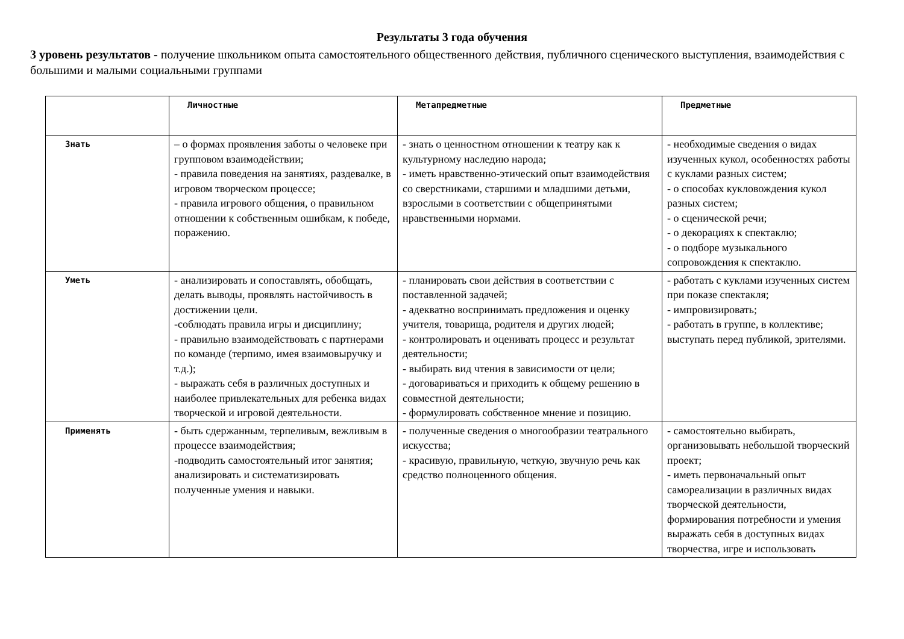Результаты 3 года обучения
3 уровень результатов - получение школьником опыта самостоятельного общественного действия, публичного сценического выступления, взаимодействия с большими и малыми социальными группами
| | Личностные | Метапредметные | Предметные |
| --- | --- | --- | --- |
| Знать | – о формах проявления заботы о человеке при групповом взаимодействии; - правила поведения на занятиях, раздевалке, в игровом творческом процессе; - правила игрового общения, о правильном отношении к собственным ошибкам, к победе, поражению. | - знать о ценностном отношении к театру как к культурному наследию народа; - иметь нравственно-этический опыт взаимодействия со сверстниками, старшими и младшими детьми, взрослыми в соответствии с общепринятыми нравственными нормами. | - необходимые сведения о видах изученных кукол, особенностях работы с куклами разных систем; - о способах кукловождения кукол разных систем; - о сценической речи; - о декорациях к спектаклю; - о подборе музыкального сопровождения к спектаклю. |
| Уметь | - анализировать и сопоставлять, обобщать, делать выводы, проявлять настойчивость в достижении цели. -соблюдать правила игры и дисциплину; - правильно взаимодействовать с партнерами по команде (терпимо, имея взаимовыручку и т.д.); - выражать себя в различных доступных и наиболее привлекательных для ребенка видах творческой и игровой деятельности. | - планировать свои действия в соответствии с поставленной задачей; - адекватно воспринимать предложения и оценку учителя, товарища, родителя и других людей; - контролировать и оценивать процесс и результат деятельности; - выбирать вид чтения в зависимости от цели; - договариваться и приходить к общему решению в совместной деятельности; - формулировать собственное мнение и позицию. | - работать с куклами изученных систем при показе спектакля; - импровизировать; - работать в группе, в коллективе; выступать перед публикой, зрителями. |
| Применять | - быть сдержанным, терпеливым, вежливым в процессе взаимодействия; -подводить самостоятельный итог занятия; анализировать и систематизировать полученные умения и навыки. | - полученные сведения о многообразии театрального искусства; - красивую, правильную, четкую, звучную речь как средство полноценного общения. | - самостоятельно выбирать, организовывать небольшой творческий проект; - иметь первоначальный опыт самореализации в различных видах творческой деятельности, формирования потребности и умения выражать себя в доступных видах творчества, игре и использовать |